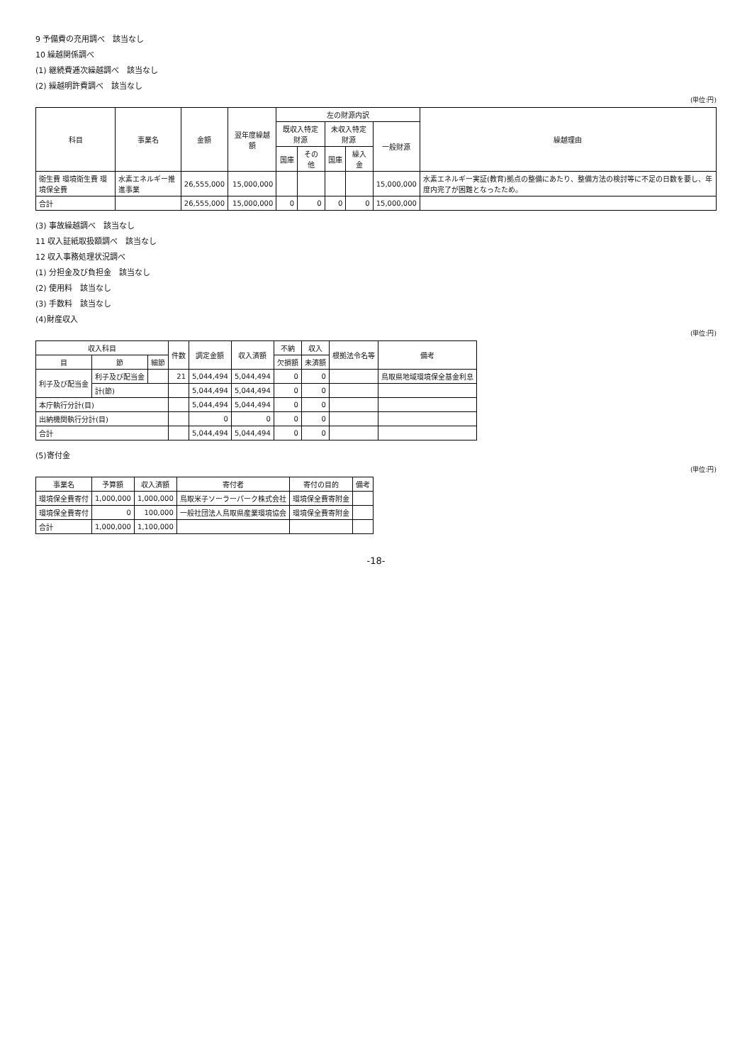9 予備費の充用調べ　該当なし
10 繰越関係調べ
(1) 継続費逓次繰越調べ　該当なし
(2) 繰越明許費調べ　該当なし
(単位:円)
| 科目 | 事業名 | 金額 | 翌年度繰越額 | 左の財源内訳 | | | | | 繰越理由 |
| --- | --- | --- | --- | --- | --- | --- | --- | --- | --- |
| | | | | 既収入特定財源 | | 未収入特定財源 | | 一般財源 | |
| | | | | 国庫 | その他 | 国庫 | 繰入金 | | |
| 衛生費 環境衛生費 環境保全費 | 水素エネルギー推進事業 | 26,555,000 | 15,000,000 | | | | | 15,000,000 | 水素エネルギー実証(教育)拠点の整備にあたり、整備方法の検討等に不足の日数を要し、年度内完了が困難となったため。 |
| 合計 | | 26,555,000 | 15,000,000 | 0 | 0 | 0 | 0 | 15,000,000 | |
(3) 事故繰越調べ　該当なし
11 収入証紙取扱額調べ　該当なし
12 収入事務処理状況調べ
(1) 分担金及び負担金　該当なし
(2) 使用料　該当なし
(3) 手数料　該当なし
(4)財産収入
(単位:円)
| 収入科目 | | | 件数 | 調定金額 | 収入済額 | 不納 | 収入 | 根拠法令名等 | 備考 |
| --- | --- | --- | --- | --- | --- | --- | --- | --- | --- |
| 目 | 節 | 細節 | | | | 欠損額 | 未済額 | | |
| 利子及び配当金 | 利子及び配当金 | | 21 | 5,044,494 | 5,044,494 | 0 | 0 | | 鳥取県地域環境保全基金利息 |
| | 計(節) | | | 5,044,494 | 5,044,494 | 0 | 0 | | |
| 本庁執行分計(目) | | | | 5,044,494 | 5,044,494 | 0 | 0 | | |
| 出納機関執行分計(目) | | | | 0 | 0 | 0 | 0 | | |
| 合計 | | | | 5,044,494 | 5,044,494 | 0 | 0 | | |
(5)寄付金
(単位:円)
| 事業名 | 予算額 | 収入済額 | 寄付者 | 寄付の目的 | 備考 |
| --- | --- | --- | --- | --- | --- |
| 環境保全費寄付 | 1,000,000 | 1,000,000 | 鳥取米子ソーラーパーク株式会社 | 環境保全費寄附金 | |
| 環境保全費寄付 | 0 | 100,000 | 一般社団法人鳥取県産業環境協会 | 環境保全費寄附金 | |
| 合計 | 1,000,000 | 1,100,000 | | | |
-18-